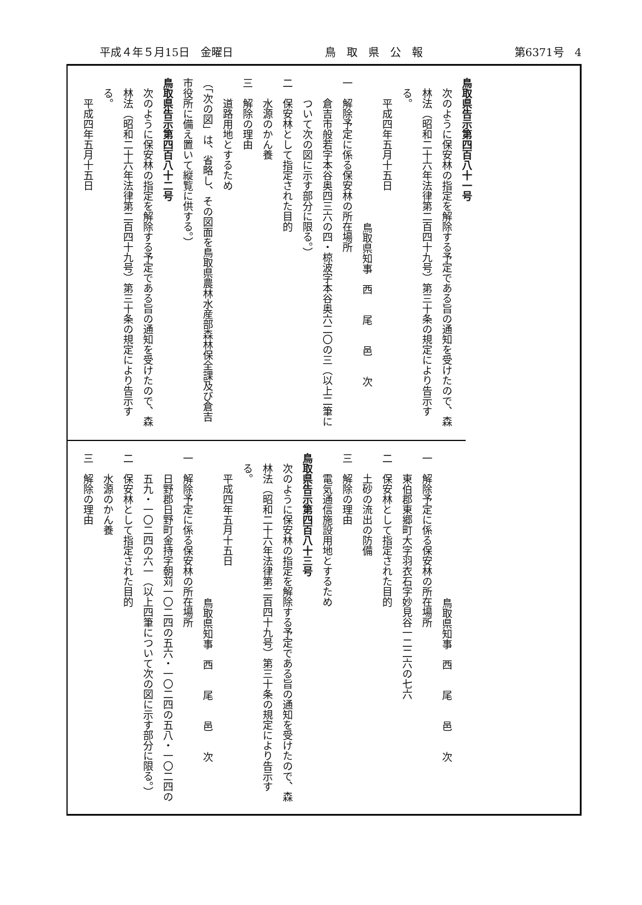平成４年５月15日　金曜日 鳥　取　県　公　報 第6371号　4
鳥取県告示第四百八十一号
次のように保安林の指定を解除する予定である旨の通知を受けたので、森林法（昭和二十六年法律第二百四十九号）第三十条の規定により告示する。
平成四年五月十五日
鳥取県知事　西　　尾　　邑　　次
一　解除予定に係る保安林の所在場所
倉吉市般若字本谷奥四三六の四・椋波字本谷奥六二〇の三（以上二筆について次の図に示す部分に限る。）
二　保安林として指定された目的
水源のかん養
三　解除の理由
道路用地とするため
（「次の図」は、省略し、その図面を鳥取県農林水産部森林保全課及び倉吉市役所に備え置いて縦覧に供する。）
鳥取県告示第四百八十二号
次のように保安林の指定を解除する予定である旨の通知を受けたので、森林法（昭和二十六年法律第二百四十九号）第三十条の規定により告示する。
平成四年五月十五日
鳥取県知事　西　　尾　　邑　　次
一　解除予定に係る保安林の所在場所
東伯郡東郷町大字羽衣石字妙見谷一二二六の七六
二　保安林として指定された目的
土砂の流出の防備
三　解除の理由
電気通信施設用地とするため
鳥取県告示第四百八十三号
次のように保安林の指定を解除する予定である旨の通知を受けたので、森林法（昭和二十六年法律第二百四十九号）第三十条の規定により告示する。
平成四年五月十五日
鳥取県知事　西　　尾　　邑　　次
一　解除予定に係る保安林の所在場所
日野郡日野町金持字朝苅一〇二四の五六・一〇二四の五八・一〇二四の五九・一〇二四の六一（以上四筆について次の図に示す部分に限る。）
二　保安林として指定された目的
水源のかん養
三　解除の理由